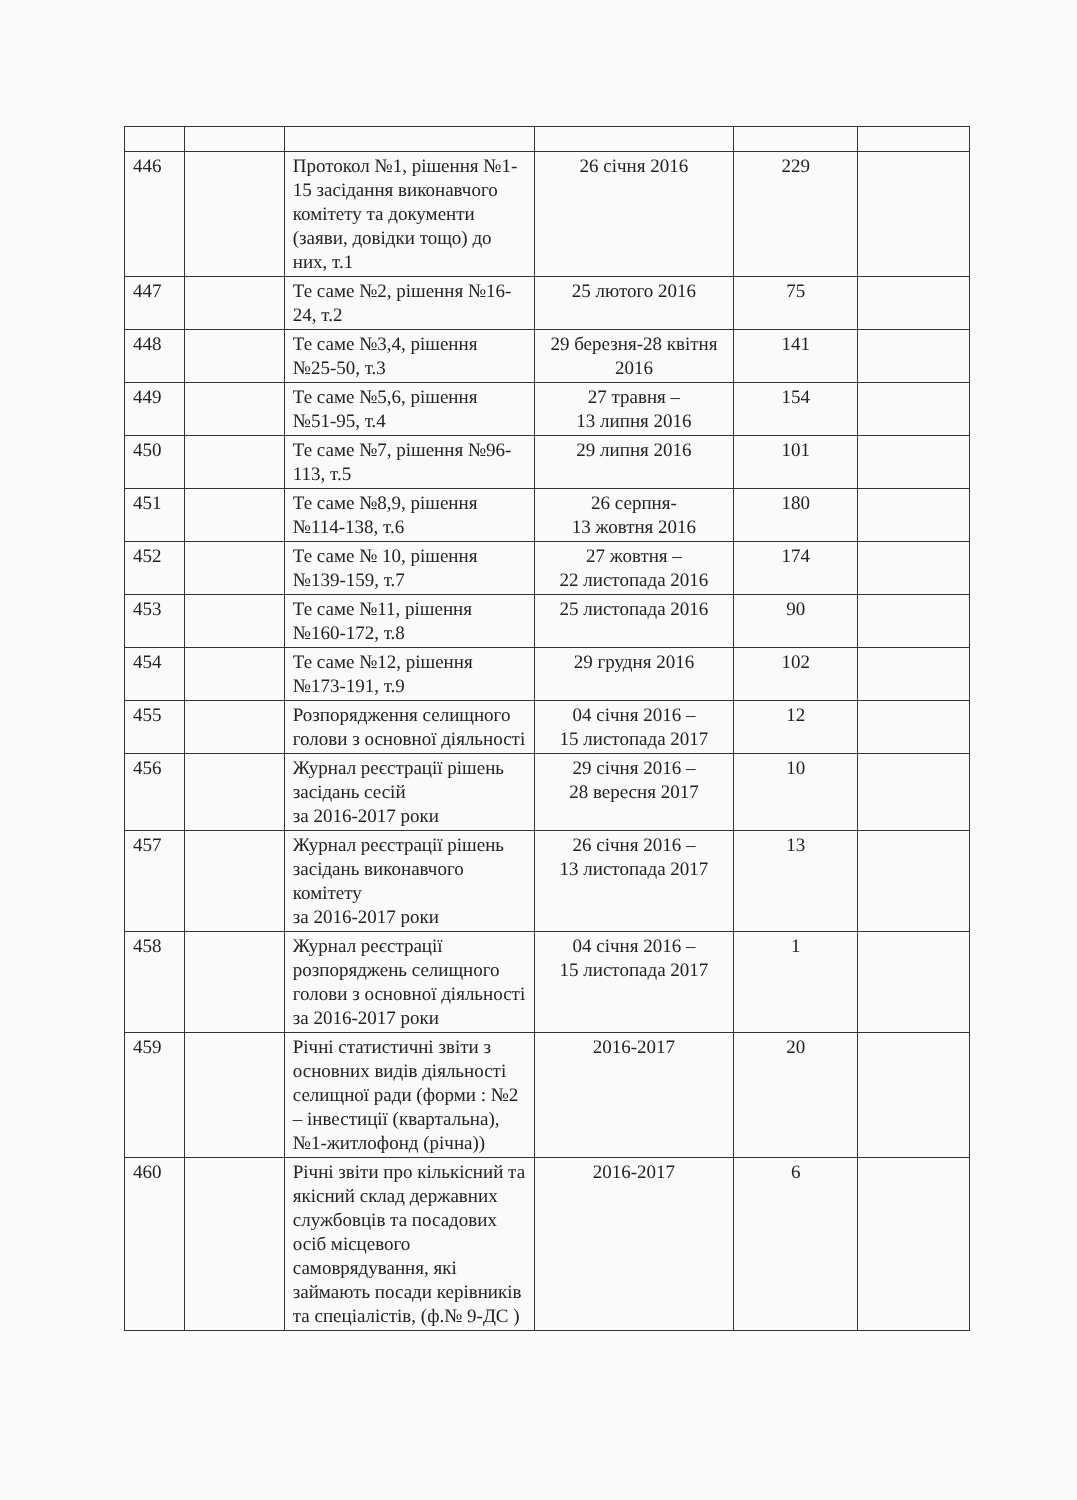| 446 | | Протокол №1, рішення №1-15 засідання виконавчого комітету та документи (заяви, довідки тощо) до них, т.1 | 26 січня 2016 | 229 | |
| 447 | | Те саме №2, рішення №16-24, т.2 | 25 лютого 2016 | 75 | |
| 448 | | Те саме №3,4, рішення №25-50, т.3 | 29 березня-28 квітня 2016 | 141 | |
| 449 | | Те саме №5,6, рішення №51-95, т.4 | 27 травня – 13 липня 2016 | 154 | |
| 450 | | Те саме №7, рішення №96-113, т.5 | 29 липня 2016 | 101 | |
| 451 | | Те саме №8,9, рішення №114-138, т.6 | 26 серпня- 13 жовтня 2016 | 180 | |
| 452 | | Те саме № 10, рішення №139-159, т.7 | 27 жовтня – 22 листопада 2016 | 174 | |
| 453 | | Те саме №11, рішення №160-172, т.8 | 25 листопада 2016 | 90 | |
| 454 | | Те саме №12, рішення №173-191, т.9 | 29 грудня 2016 | 102 | |
| 455 | | Розпорядження селищного голови з основної діяльності | 04 січня 2016 – 15 листопада 2017 | 12 | |
| 456 | | Журнал реєстрації рішень засідань сесій за 2016-2017 роки | 29 січня 2016 – 28 вересня 2017 | 10 | |
| 457 | | Журнал реєстрації рішень засідань виконавчого комітету за 2016-2017 роки | 26 січня 2016 – 13 листопада 2017 | 13 | |
| 458 | | Журнал реєстрації розпоряджень селищного голови з основної діяльності за 2016-2017 роки | 04 січня 2016 – 15 листопада 2017 | 1 | |
| 459 | | Річні статистичні звіти з основних видів діяльності селищної ради (форми : №2 – інвестиції (квартальна), №1-житлофонд (річна)) | 2016-2017 | 20 | |
| 460 | | Річні звіти про кількісний та якісний склад державних службовців та посадових осіб місцевого самоврядування, які займають посади керівників та спеціалістів, (ф.№ 9-ДС ) | 2016-2017 | 6 | |